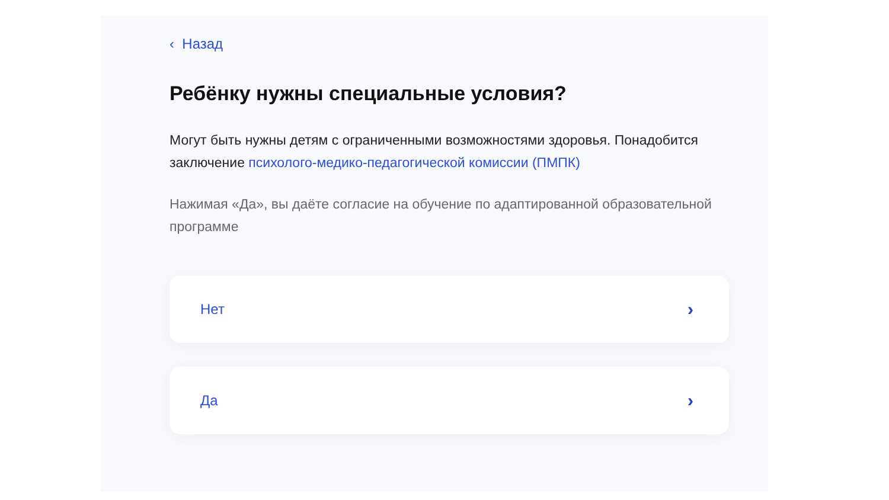‹ Назад
Ребёнку нужны специальные условия?
Могут быть нужны детям с ограниченными возможностями здоровья. Понадобится заключение психолого-медико-педагогической комиссии (ПМПК)
Нажимая «Да», вы даёте согласие на обучение по адаптированной образовательной программе
Нет ›
Да ›